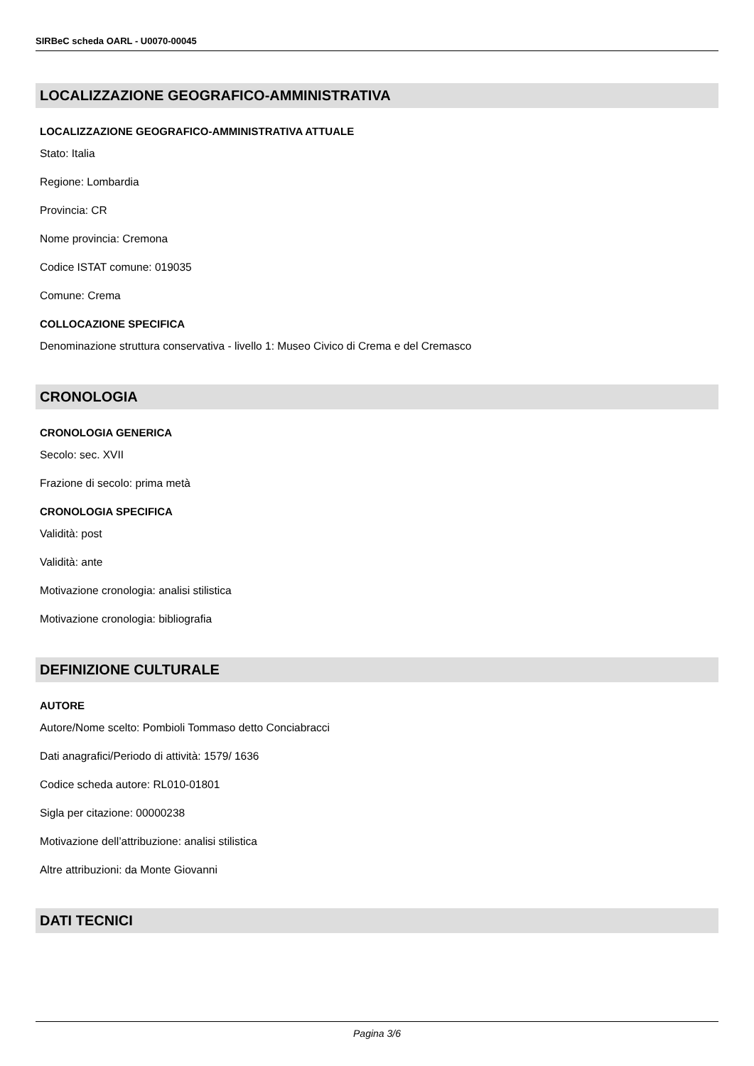SIRBeC scheda OARL - U0070-00045
LOCALIZZAZIONE GEOGRAFICO-AMMINISTRATIVA
LOCALIZZAZIONE GEOGRAFICO-AMMINISTRATIVA ATTUALE
Stato: Italia
Regione: Lombardia
Provincia: CR
Nome provincia: Cremona
Codice ISTAT comune: 019035
Comune: Crema
COLLOCAZIONE SPECIFICA
Denominazione struttura conservativa - livello 1: Museo Civico di Crema e del Cremasco
CRONOLOGIA
CRONOLOGIA GENERICA
Secolo: sec. XVII
Frazione di secolo: prima metà
CRONOLOGIA SPECIFICA
Validità: post
Validità: ante
Motivazione cronologia: analisi stilistica
Motivazione cronologia: bibliografia
DEFINIZIONE CULTURALE
AUTORE
Autore/Nome scelto: Pombioli Tommaso detto Conciabracci
Dati anagrafici/Periodo di attività: 1579/ 1636
Codice scheda autore: RL010-01801
Sigla per citazione: 00000238
Motivazione dell’attribuzione: analisi stilistica
Altre attribuzioni: da Monte Giovanni
DATI TECNICI
Pagina 3/6